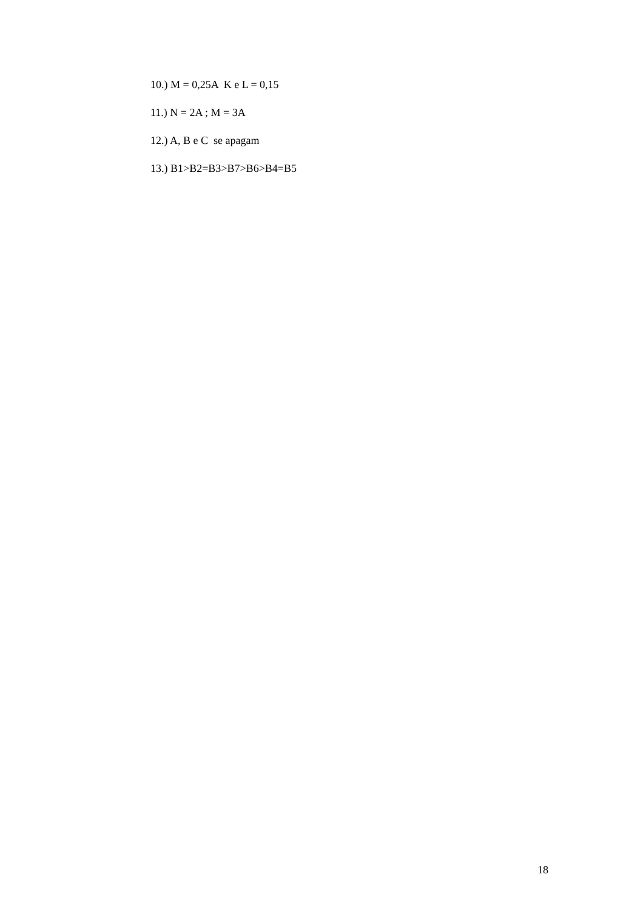10.) M = 0,25A K e L = 0,15
11.) N = 2A ; M = 3A
12.) A, B e C se apagam
13.) B1>B2=B3>B7>B6>B4=B5
18